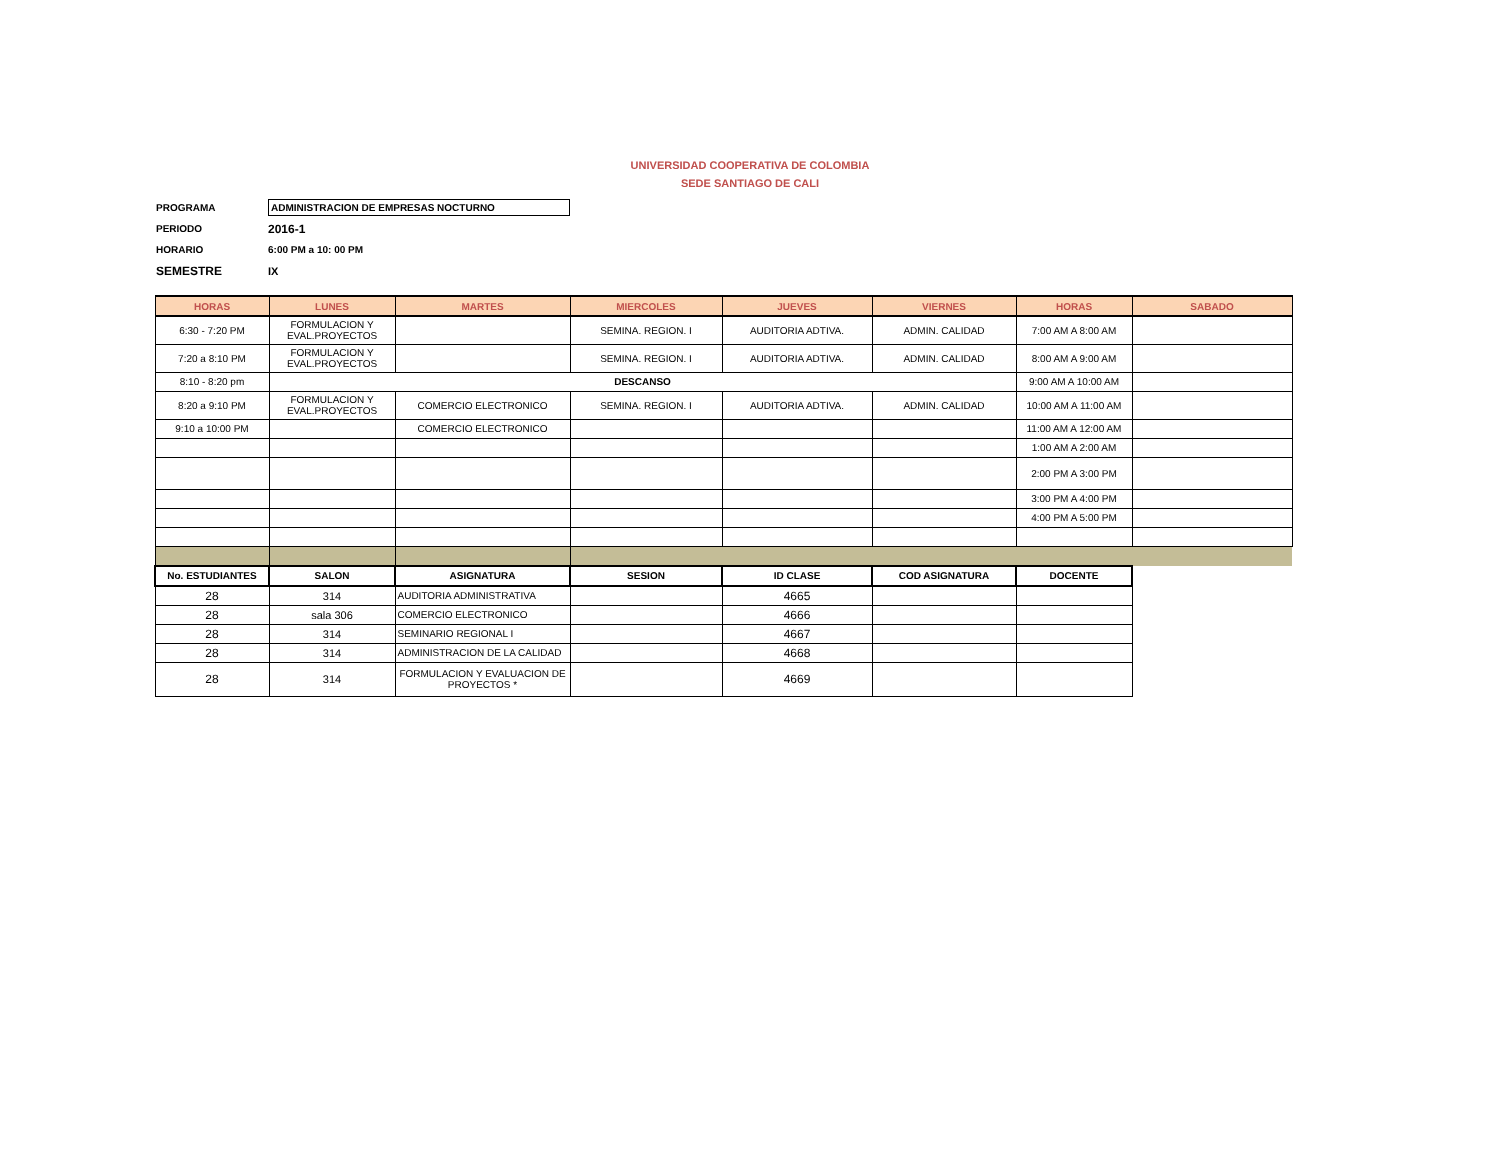UNIVERSIDAD COOPERATIVA DE COLOMBIA
SEDE SANTIAGO DE CALI
PROGRAMA ADMINISTRACION DE EMPRESAS NOCTURNO
PERIODO 2016-1
HORARIO 6:00 PM a 10: 00 PM
SEMESTRE IX
| HORAS | LUNES | MARTES | MIERCOLES | JUEVES | VIERNES | HORAS | SABADO |
| --- | --- | --- | --- | --- | --- | --- | --- |
| 6:30 - 7:20 PM | FORMULACION Y EVAL.PROYECTOS | | SEMINA. REGION. I | AUDITORIA ADTIVA. | ADMIN. CALIDAD | 7:00 AM A 8:00 AM | |
| 7:20 a 8:10 PM | FORMULACION Y EVAL.PROYECTOS | | SEMINA. REGION. I | AUDITORIA ADTIVA. | ADMIN. CALIDAD | 8:00 AM A 9:00 AM | |
| 8:10 - 8:20 pm | DESCANSO | | | | | 9:00 AM A 10:00 AM | |
| 8:20 a 9:10 PM | FORMULACION Y EVAL.PROYECTOS | COMERCIO ELECTRONICO | SEMINA. REGION. I | AUDITORIA ADTIVA. | ADMIN. CALIDAD | 10:00 AM A 11:00 AM | |
| 9:10 a 10:00 PM | | COMERCIO ELECTRONICO | | | | 11:00 AM A 12:00 AM | |
| | | | | | | 1:00 AM A 2:00 AM | |
| | | | | | | 2:00 PM A 3:00 PM | |
| | | | | | | 3:00 PM A 4:00 PM | |
| | | | | | | 4:00 PM A 5:00 PM | |
| No. ESTUDIANTES | SALON | ASIGNATURA | SESION | ID CLASE | COD ASIGNATURA | DOCENTE | |
| 28 | 314 | AUDITORIA ADMINISTRATIVA | | 4665 | | | |
| 28 | sala 306 | COMERCIO ELECTRONICO | | 4666 | | | |
| 28 | 314 | SEMINARIO REGIONAL I | | 4667 | | | |
| 28 | 314 | ADMINISTRACION DE LA CALIDAD | | 4668 | | | |
| 28 | 314 | FORMULACION Y EVALUACION DE PROYECTOS * | | 4669 | | | |